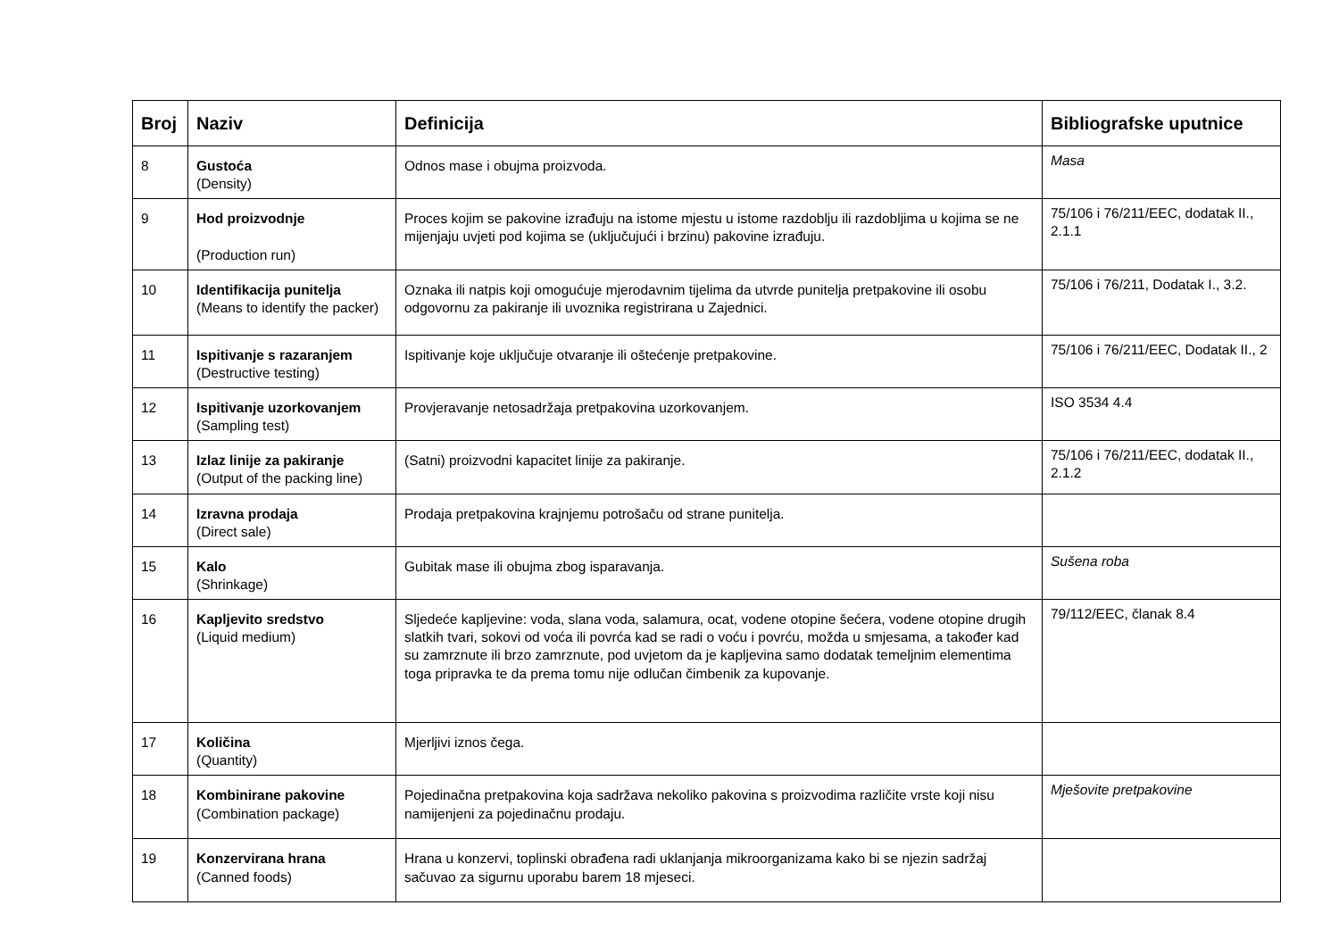| Broj | Naziv | Definicija | Bibliografske uputnice |
| --- | --- | --- | --- |
| 8 | Gustoća (Density) | Odnos mase i obujma proizvoda. | Masa |
| 9 | Hod proizvodnje (Production run) | Proces kojim se pakovine izrađuju na istome mjestu u istome razdoblju ili razdobljima u kojima se ne mijenjaju uvjeti pod kojima se (uključujući i brzinu) pakovine izrađuju. | 75/106 i 76/211/EEC, dodatak II., 2.1.1 |
| 10 | Identifikacija punitelja (Means to identify the packer) | Oznaka ili natpis koji omogućuje mjerodavnim tijelima da utvrde punitelja pretpakovine ili osobu odgovornu za pakiranje ili uvoznika registrirana u Zajednici. | 75/106 i 76/211, Dodatak I., 3.2. |
| 11 | Ispitivanje s razaranjem (Destructive testing) | Ispitivanje koje uključuje otvaranje ili oštećenje pretpakovine. | 75/106 i 76/211/EEC, Dodatak II., 2 |
| 12 | Ispitivanje uzorkovanjem (Sampling test) | Provjeravanje netosadržaja pretpakovina uzorkovanjem. | ISO 3534 4.4 |
| 13 | Izlaz linije za pakiranje (Output of the packing line) | (Satni) proizvodni kapacitet linije za pakiranje. | 75/106 i 76/211/EEC, dodatak II., 2.1.2 |
| 14 | Izravna prodaja (Direct sale) | Prodaja pretpakovina krajnjemu potrošaču od strane punitelja. | |
| 15 | Kalo (Shrinkage) | Gubitak mase ili obujma zbog isparavanja. | Sušena roba |
| 16 | Kapljevito sredstvo (Liquid medium) | Sljedeće kapljevine: voda, slana voda, salamura, ocat, vodene otopine šećera, vodene otopine drugih slatkih tvari, sokovi od voća ili povrća kad se radi o voću i povrću, možda u smjesama, a također kad su zamrznute ili brzo zamrznute, pod uvjetom da je kapljevina samo dodatak temeljnim elementima toga pripravka te da prema tomu nije odlučan čimbenik za kupovanje. | 79/112/EEC, članak 8.4 |
| 17 | Količina (Quantity) | Mjerljivi iznos čega. | |
| 18 | Kombinirane pakovine (Combination package) | Pojedinačna pretpakovina koja sadržava nekoliko pakovina s proizvodima različite vrste koji nisu namijenjeni za pojedinačnu prodaju. | Mješovite pretpakovine |
| 19 | Konzervirana hrana (Canned foods) | Hrana u konzervi, toplinski obrađena radi uklanjanja mikroorganizama kako bi se njezin sadržaj sačuvao za sigurnu uporabu barem 18 mjeseci. | |